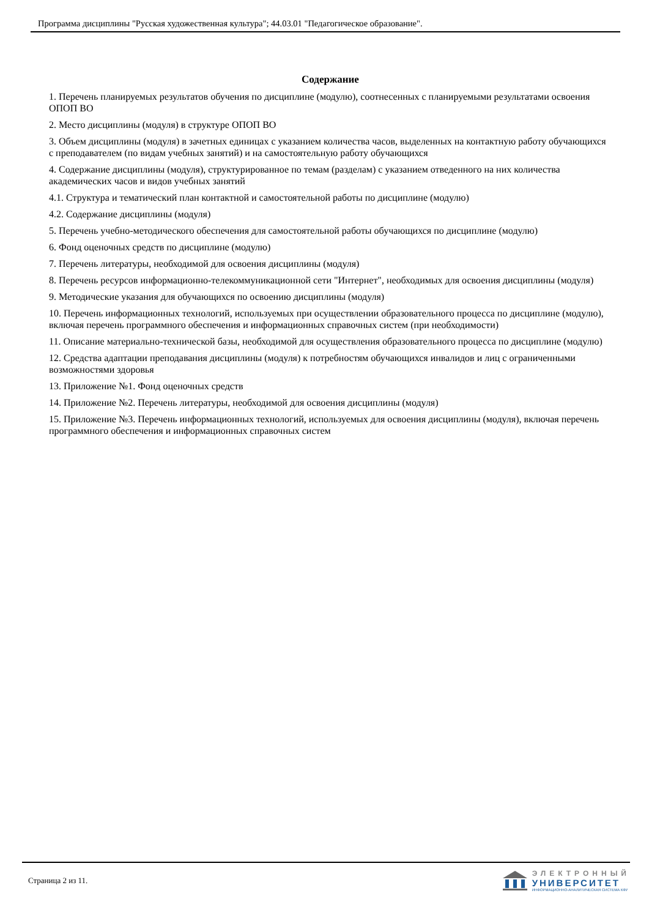Программа дисциплины "Русская художественная культура"; 44.03.01 "Педагогическое образование".
Содержание
1. Перечень планируемых результатов обучения по дисциплине (модулю), соотнесенных с планируемыми результатами освоения ОПОП ВО
2. Место дисциплины (модуля) в структуре ОПОП ВО
3. Объем дисциплины (модуля) в зачетных единицах с указанием количества часов, выделенных на контактную работу обучающихся с преподавателем (по видам учебных занятий) и на самостоятельную работу обучающихся
4. Содержание дисциплины (модуля), структурированное по темам (разделам) с указанием отведенного на них количества академических часов и видов учебных занятий
4.1. Структура и тематический план контактной и самостоятельной работы по дисциплине (модулю)
4.2. Содержание дисциплины (модуля)
5. Перечень учебно-методического обеспечения для самостоятельной работы обучающихся по дисциплине (модулю)
6. Фонд оценочных средств по дисциплине (модулю)
7. Перечень литературы, необходимой для освоения дисциплины (модуля)
8. Перечень ресурсов информационно-телекоммуникационной сети "Интернет", необходимых для освоения дисциплины (модуля)
9. Методические указания для обучающихся по освоению дисциплины (модуля)
10. Перечень информационных технологий, используемых при осуществлении образовательного процесса по дисциплине (модулю), включая перечень программного обеспечения и информационных справочных систем (при необходимости)
11. Описание материально-технической базы, необходимой для осуществления образовательного процесса по дисциплине (модулю)
12. Средства адаптации преподавания дисциплины (модуля) к потребностям обучающихся инвалидов и лиц с ограниченными возможностями здоровья
13. Приложение №1. Фонд оценочных средств
14. Приложение №2. Перечень литературы, необходимой для освоения дисциплины (модуля)
15. Приложение №3. Перечень информационных технологий, используемых для освоения дисциплины (модуля), включая перечень программного обеспечения и информационных справочных систем
Страница 2 из 11.
ЭЛЕКТРОННЫЙ
УНИВЕРСИТЕТ
ИНФОРМАЦИОННО-АНАЛИТИЧЕСКАЯ СИСТЕМА КФУ